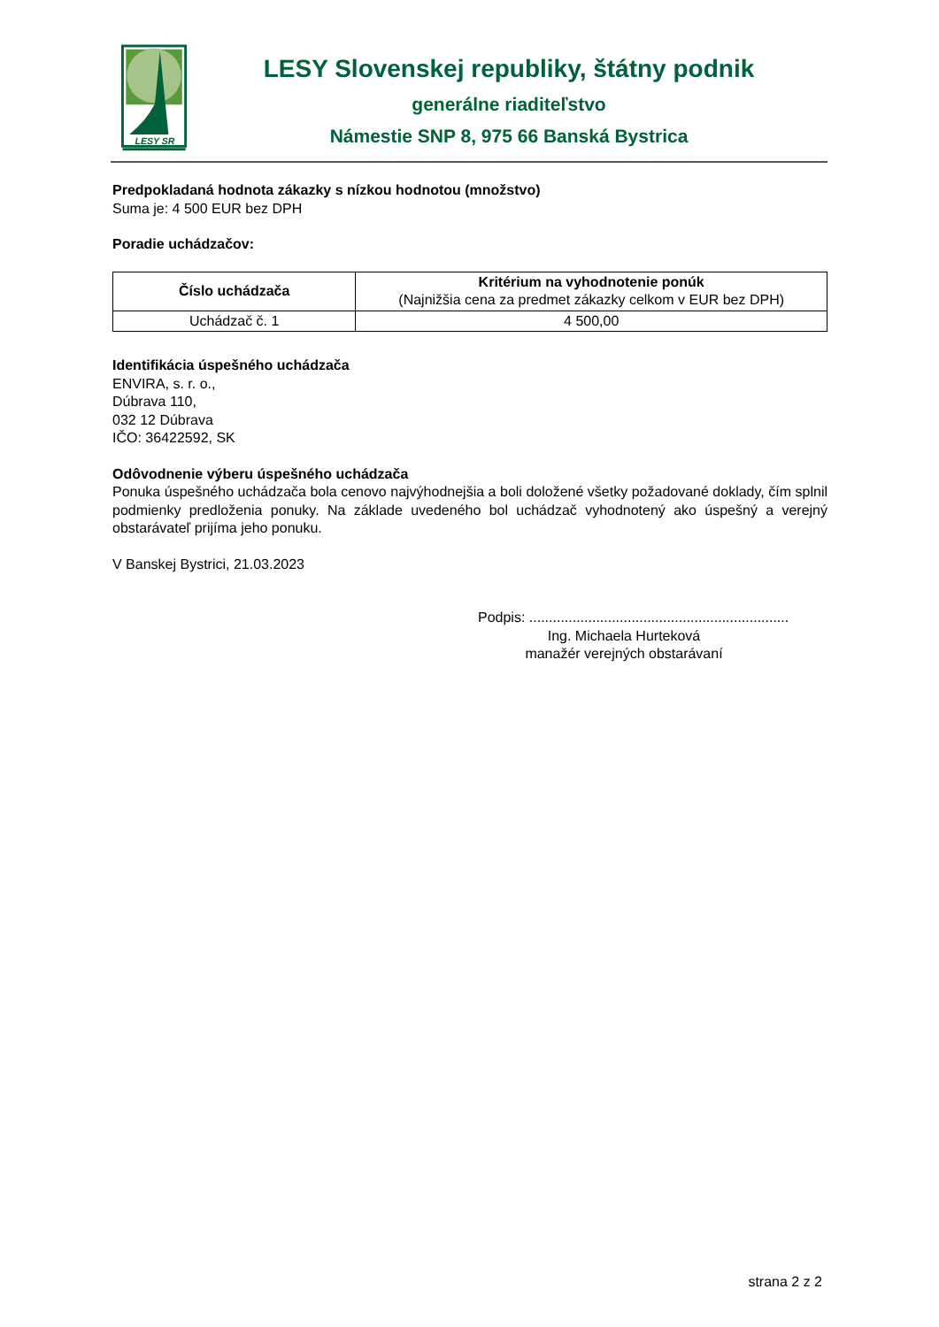LESY SR
LESY Slovenskej republiky, štátny podnik
generálne riaditeľstvo
Námestie SNP 8, 975 66 Banská Bystrica
Predpokladaná hodnota zákazky s nízkou hodnotou (množstvo)
Suma je: 4 500 EUR bez DPH
Poradie uchádzačov:
| Číslo uchádzača | Kritérium na vyhodnotenie ponúk (Najnižšia cena za predmet zákazky celkom v EUR bez DPH) |
| --- | --- |
| Uchádzač č. 1 | 4 500,00 |
Identifikácia úspešného uchádzača
ENVIRA, s. r. o.,
Dúbrava 110,
032 12 Dúbrava
IČO: 36422592, SK
Odôvodnenie výberu úspešného uchádzača
Ponuka úspešného uchádzača bola cenovo najvýhodnejšia a boli doložené všetky požadované doklady, čím splnil podmienky predloženia ponuky. Na základe uvedeného bol uchádzač vyhodnotený ako úspešný a verejný obstarávateľ prijíma jeho ponuku.
V Banskej Bystrici, 21.03.2023
Podpis: ..................................................................
Ing. Michaela Hurteková
manažér verejných obstarávaní
strana 2 z 2